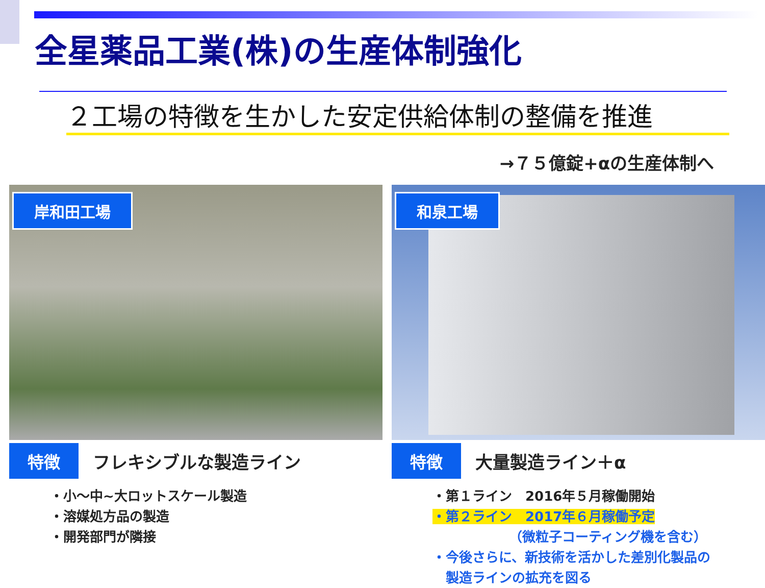全星薬品工業(株)の生産体制強化
２工場の特徴を生かした安定供給体制の整備を推進
→７５億錠+αの生産体制へ
岸和田工場
特徴 フレキシブルな製造ライン
・小～中~大ロットスケール製造
・溶媒処方品の製造
・開発部門が隣接
和泉工場
特徴 大量製造ライン＋α
・第１ライン　2016年５月稼働開始
・第２ライン　2017年６月稼働予定
（微粒子コーティング機を含む）
・今後さらに、新技術を活かした差別化製品の
　製造ラインの拡充を図る